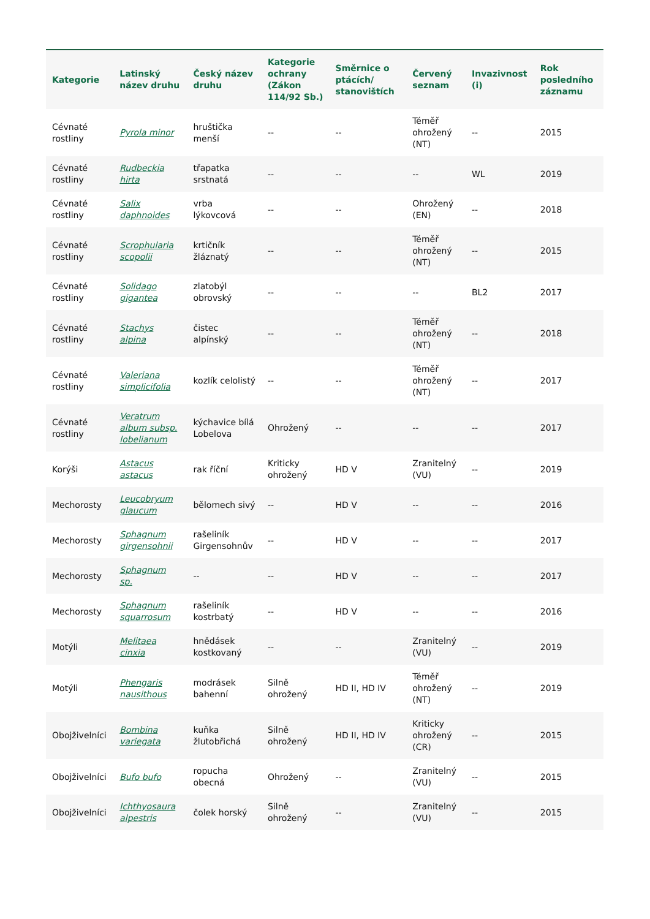| Kategorie | Latinský název druhu | Český název druhu | Kategorie ochrany (Zákon 114/92 Sb.) | Směrnice o ptácích/ stanovištích | Červený seznam | Invazivnost (i) | Rok posledního záznamu |
| --- | --- | --- | --- | --- | --- | --- | --- |
| Cévnaté rostliny | Pyrola minor | hruštička menší | -- | -- | Téměř ohrožený (NT) | -- | 2015 |
| Cévnaté rostliny | Rudbeckia hirta | třapatka srstnatá | -- | -- | -- | WL | 2019 |
| Cévnaté rostliny | Salix daphnoides | vrba lýkovcová | -- | -- | Ohrožený (EN) | -- | 2018 |
| Cévnaté rostliny | Scrophularia scopolii | krtičník žláznatý | -- | -- | Téměř ohrožený (NT) | -- | 2015 |
| Cévnaté rostliny | Solidago gigantea | zlatobýl obrovský | -- | -- | -- | BL2 | 2017 |
| Cévnaté rostliny | Stachys alpina | čistec alpínský | -- | -- | Téměř ohrožený (NT) | -- | 2018 |
| Cévnaté rostliny | Valeriana simplicifolia | kozlík celolistý | -- | -- | Téměř ohrožený (NT) | -- | 2017 |
| Cévnaté rostliny | Veratrum album subsp. lobelianum | kýchavice bílá Lobelova | Ohrožený | -- | -- | -- | 2017 |
| Korýši | Astacus astacus | rak říční | Kriticky ohrožený | HD V | Zranitelný (VU) | -- | 2019 |
| Mechorosty | Leucobryum glaucum | bělomech sivý | -- | HD V | -- | -- | 2016 |
| Mechorosty | Sphagnum girgensohnii | rašeliník Girgensohnův | -- | HD V | -- | -- | 2017 |
| Mechorosty | Sphagnum sp. | -- | -- | HD V | -- | -- | 2017 |
| Mechorosty | Sphagnum squarrosum | rašeliník kostrbatý | -- | HD V | -- | -- | 2016 |
| Motýli | Melitaea cinxia | hnědásek kostkovaný | -- | -- | Zranitelný (VU) | -- | 2019 |
| Motýli | Phengaris nausithous | modrásek bahenní | Silně ohrožený | HD II, HD IV | Téměř ohrožený (NT) | -- | 2019 |
| Obojživelníci | Bombina variegata | kuňka žlutobřichá | Silně ohrožený | HD II, HD IV | Kriticky ohrožený (CR) | -- | 2015 |
| Obojživelníci | Bufo bufo | ropucha obecná | Ohrožený | -- | Zranitelný (VU) | -- | 2015 |
| Obojživelníci | Ichthyosaura alpestris | čolek horský | Silně ohrožený | -- | Zranitelný (VU) | -- | 2015 |